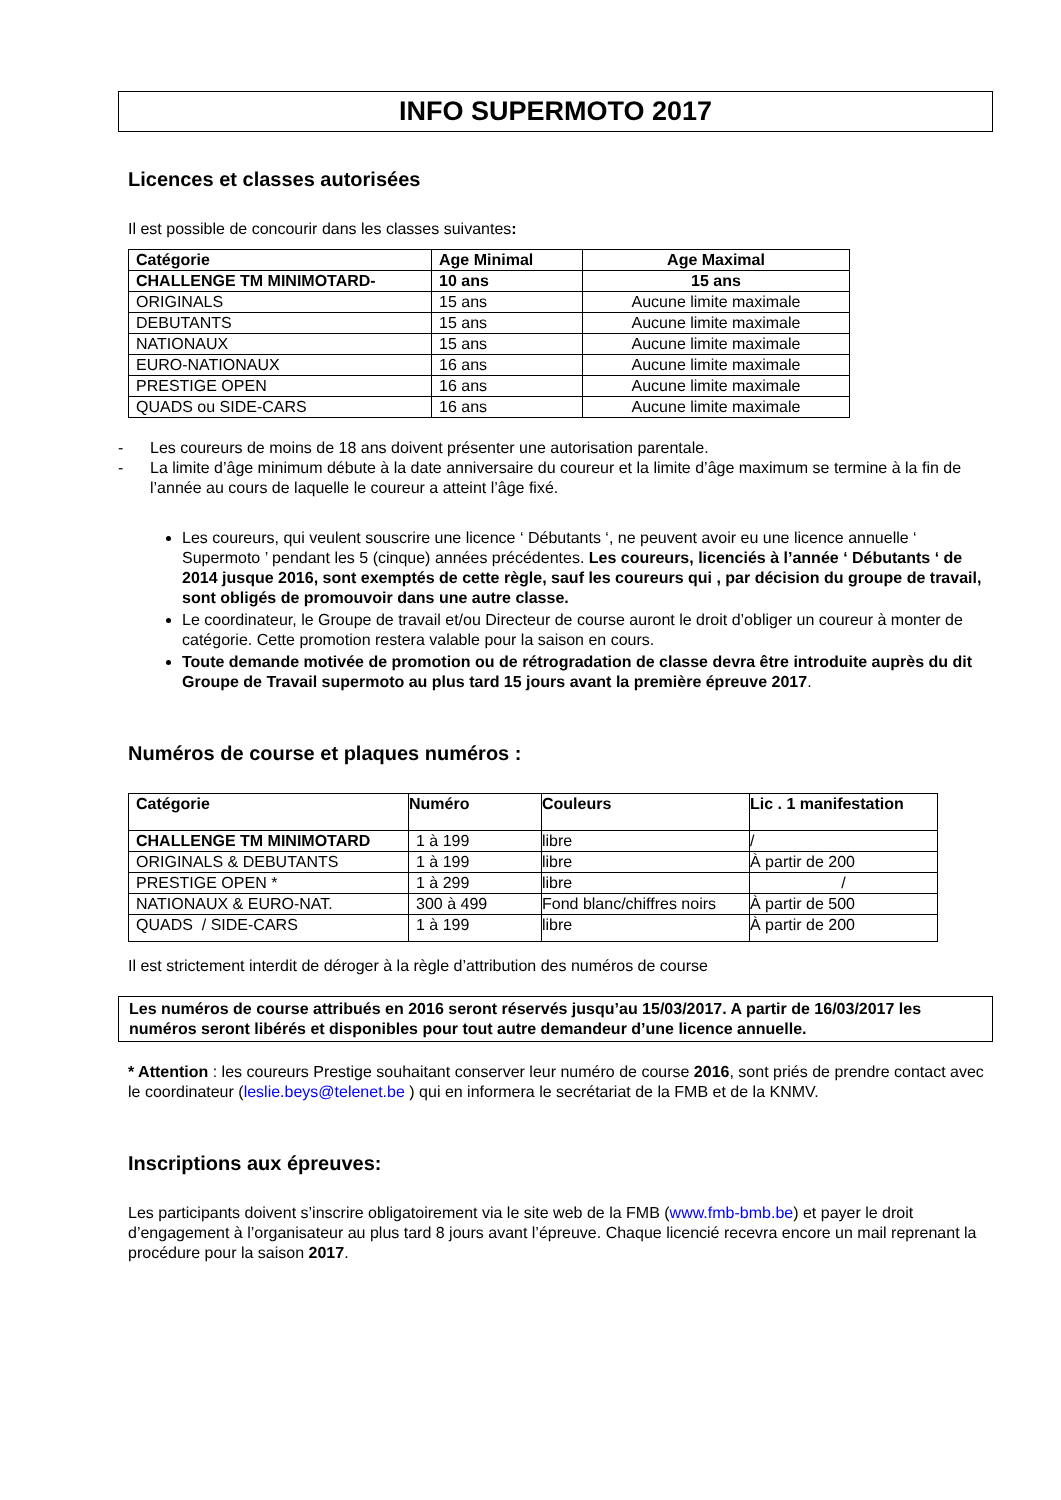INFO SUPERMOTO 2017
Licences et classes autorisées
Il est possible de concourir dans les classes suivantes:
| Catégorie | Age Minimal | Age Maximal |
| --- | --- | --- |
| CHALLENGE TM MINIMOTARD- | 10 ans | 15 ans |
| ORIGINALS | 15 ans | Aucune limite maximale |
| DEBUTANTS | 15 ans | Aucune limite maximale |
| NATIONAUX | 15 ans | Aucune limite maximale |
| EURO-NATIONAUX | 16 ans | Aucune limite maximale |
| PRESTIGE OPEN | 16 ans | Aucune limite maximale |
| QUADS ou SIDE-CARS | 16 ans | Aucune limite maximale |
- Les coureurs de moins de 18 ans doivent présenter une autorisation parentale.
- La limite d’âge minimum débute à la date anniversaire du coureur et la limite d’âge maximum se termine à la fin de l’année au cours de laquelle le coureur a atteint l’âge fixé.
Les coureurs, qui veulent souscrire une licence ‘ Débutants ‘, ne peuvent avoir eu une licence annuelle ‘ Supermoto ’ pendant les 5 (cinque) années précédentes. Les coureurs, licenciés à l’année ‘ Débutants ‘ de 2014 jusque 2016, sont exemptés de cette règle, sauf les coureurs qui , par décision du groupe de travail, sont obligés de promouvoir dans une autre classe.
Le coordinateur, le Groupe de travail et/ou Directeur de course auront le droit d’obliger un coureur à monter de catégorie. Cette promotion restera valable pour la saison en cours.
Toute demande motivée de promotion ou de rétrogradation de classe devra être introduite auprès du dit Groupe de Travail supermoto au plus tard 15 jours avant la première épreuve 2017.
Numéros de course et plaques numéros :
| Catégorie | Numéro | Couleurs | Lic . 1 manifestation |
| --- | --- | --- | --- |
| CHALLENGE TM MINIMOTARD | 1 à 199 | libre | / |
| ORIGINALS & DEBUTANTS | 1 à 199 | libre | À partir de 200 |
| PRESTIGE OPEN * | 1 à 299 | libre | / |
| NATIONAUX & EURO-NAT. | 300 à 499 | Fond blanc/chiffres noirs | À partir de 500 |
| QUADS / SIDE-CARS | 1 à 199 | libre | À partir de 200 |
Il est strictement interdit de déroger à la règle d’attribution des numéros de course
Les numéros de course attribués en 2016 seront réservés jusqu’au 15/03/2017. A partir de 16/03/2017 les numéros seront libérés et disponibles pour tout autre demandeur d’une licence annuelle.
* Attention : les coureurs Prestige souhaitant conserver leur numéro de course 2016, sont priés de prendre contact avec le coordinateur (leslie.beys@telenet.be ) qui en informera le secrétariat de la FMB et de la KNMV.
Inscriptions aux épreuves:
Les participants doivent s’inscrire obligatoirement via le site web de la FMB (www.fmb-bmb.be) et payer le droit d’engagement à l’organisateur au plus tard 8 jours avant l’épreuve. Chaque licencié recevra encore un mail reprenant la procédure pour la saison 2017.